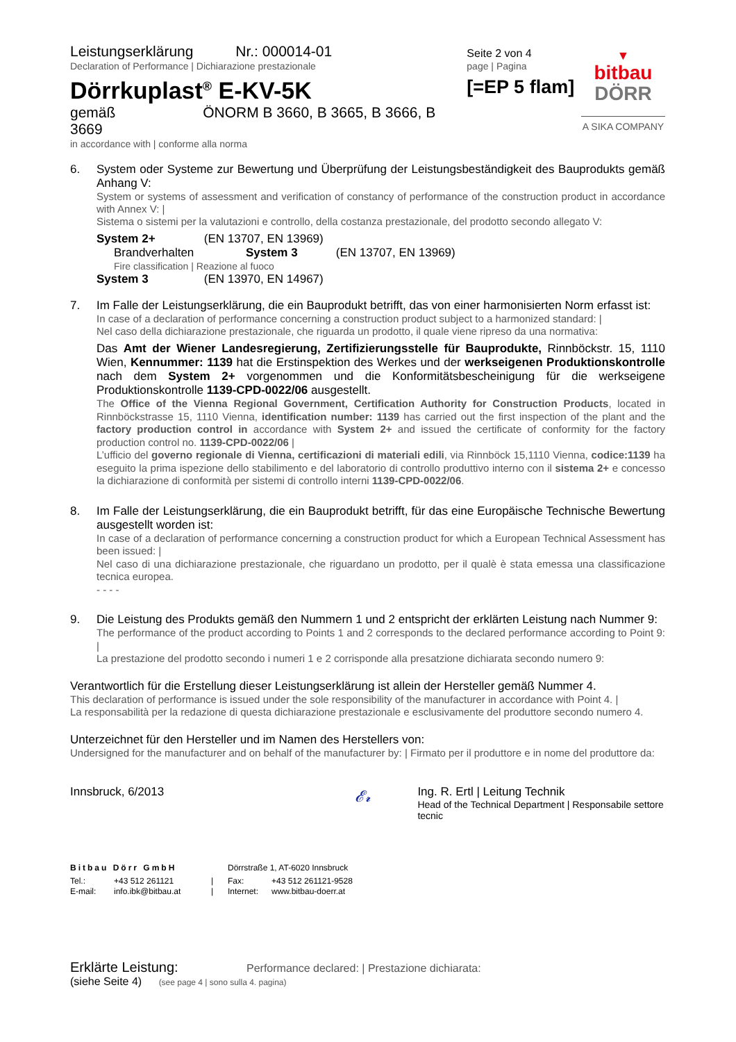Leistungserklärung Nr.: 000014-01
Declaration of Performance | Dichiarazione prestazionale
Dörrkuplast<sup>®</sup> E-KV-5K
gemäß ÖNORM B 3660, B 3665, B 3666, B 3669
in accordance with | conforme alla norma
Seite 2 von 4
page | Pagina
[=EP 5 flam]
▼
bitbau
DÖRR
A SIKA COMPANY
6.
System oder Systeme zur Bewertung und Überprüfung der Leistungsbeständigkeit des Bauprodukts gemäß Anhang V:
System or systems of assessment and verification of constancy of performance of the construction product in accordance with Annex V: |
Sistema o sistemi per la valutazioni e controllo, della costanza prestazionale, del prodotto secondo allegato V:
System 2+ (EN 13707, EN 13969)
Brandverhalten System 3 (EN 13707, EN 13969)
Fire classification | Reazione al fuoco
System 3 (EN 13970, EN 14967)
7.
Im Falle der Leistungserklärung, die ein Bauprodukt betrifft, das von einer harmonisierten Norm erfasst ist:
In case of a declaration of performance concerning a construction product subject to a harmonized standard: |
Nel caso della dichiarazione prestazionale, che riguarda un prodotto, il quale viene ripreso da una normativa:
Das Amt der Wiener Landesregierung, Zertifizierungsstelle für Bauprodukte, Rinnböckstr. 15, 1110 Wien, Kennummer: 1139 hat die Erstinspektion des Werkes und der werkseigenen Produktionskontrolle nach dem System 2+ vorgenommen und die Konformitätsbescheinigung für die werkseigene Produktionskontrolle 1139-CPD-0022/06 ausgestellt.
The Office of the Vienna Regional Government, Certification Authority for Construction Products, located in Rinnböckstrasse 15, 1110 Vienna, identification number: 1139 has carried out the first inspection of the plant and the factory production control in accordance with System 2+ and issued the certificate of conformity for the factory production control no. 1139-CPD-0022/06 |
L’ufficio del governo regionale di Vienna, certificazioni di materiali edili, via Rinnböck 15,1110 Vienna, codice:1139 ha eseguito la prima ispezione dello stabilimento e del laboratorio di controllo produttivo interno con il sistema 2+ e concesso la dichiarazione di conformità per sistemi di controllo interni 1139-CPD-0022/06.
8.
Im Falle der Leistungserklärung, die ein Bauprodukt betrifft, für das eine Europäische Technische Bewertung ausgestellt worden ist:
In case of a declaration of performance concerning a construction product for which a European Technical Assessment has been issued: |
Nel caso di una dichiarazione prestazionale, che riguardano un prodotto, per il qualè è stata emessa una classificazione tecnica europea.
- - - -
9.
Die Leistung des Produkts gemäß den Nummern 1 und 2 entspricht der erklärten Leistung nach Nummer 9:
The performance of the product according to Points 1 and 2 corresponds to the declared performance according to Point 9: |
La prestazione del prodotto secondo i numeri 1 e 2 corrisponde alla presatzione dichiarata secondo numero 9:
Verantwortlich für die Erstellung dieser Leistungserklärung ist allein der Hersteller gemäß Nummer 4.
This declaration of performance is issued under the sole responsibility of the manufacturer in accordance with Point 4. |
La responsabilità per la redazione di questa dichiarazione prestazionale e esclusivamente del produttore secondo numero 4.
Unterzeichnet für den Hersteller und im Namen des Herstellers von:
Undersigned for the manufacturer and on behalf of the manufacturer by: | Firmato per il produttore e in nome del produttore da:
Innsbruck, 6/2013
𝓔𝓻
Ing. R. Ertl | Leitung Technik
Head of the Technical Department | Responsabile settore tecnic
Bitbau Dörr GmbH Dörrstraße 1, AT-6020 Innsbruck
Tel.: +43 512 261121 | Fax: +43 512 261121-9528
E-mail: info.ibk@bitbau.at | Internet: www.bitbau-doerr.at
Erklärte Leistung: Performance declared: | Prestazione dichiarata:
(siehe Seite 4) (see page 4 | sono sulla 4. pagina)